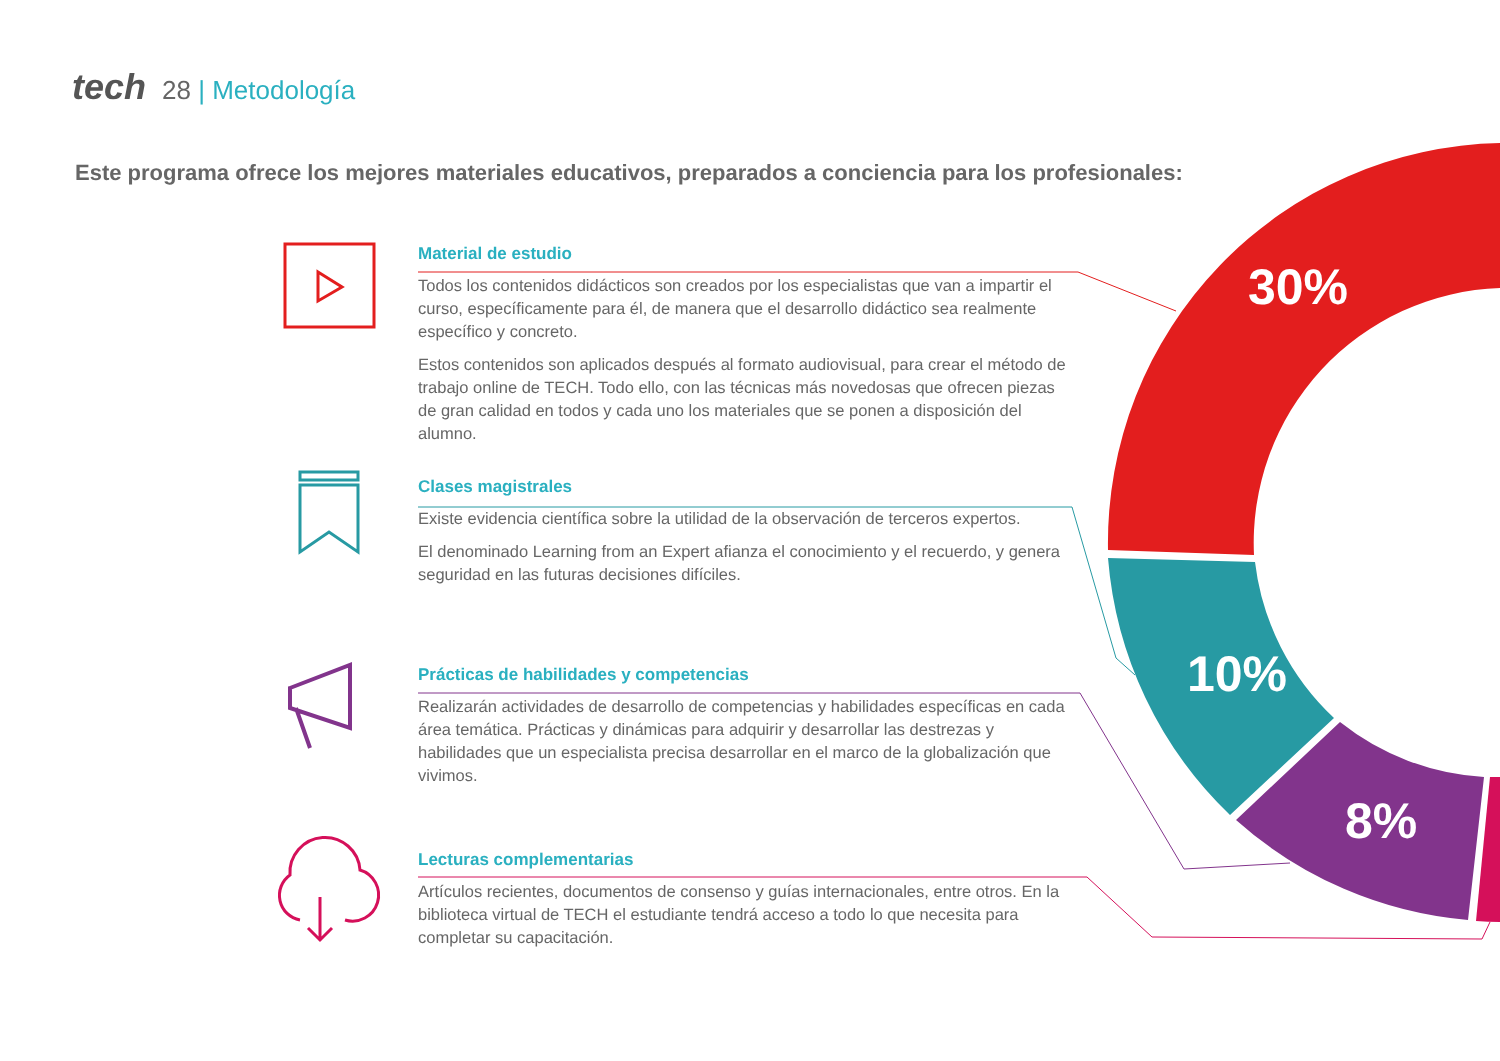tech 28 | Metodología
Este programa ofrece los mejores materiales educativos, preparados a conciencia para los profesionales:
Material de estudio
Todos los contenidos didácticos son creados por los especialistas que van a impartir el curso, específicamente para él, de manera que el desarrollo didáctico sea realmente específico y concreto.
Estos contenidos son aplicados después al formato audiovisual, para crear el método de trabajo online de TECH. Todo ello, con las técnicas más novedosas que ofrecen piezas de gran calidad en todos y cada uno los materiales que se ponen a disposición del alumno.
Clases magistrales
Existe evidencia científica sobre la utilidad de la observación de terceros expertos.
El denominado Learning from an Expert afianza el conocimiento y el recuerdo, y genera seguridad en las futuras decisiones difíciles.
Prácticas de habilidades y competencias
Realizarán actividades de desarrollo de competencias y habilidades específicas en cada área temática. Prácticas y dinámicas para adquirir y desarrollar las destrezas y habilidades que un especialista precisa desarrollar en el marco de la globalización que vivimos.
Lecturas complementarias
Artículos recientes, documentos de consenso y guías internacionales, entre otros. En la biblioteca virtual de TECH el estudiante tendrá acceso a todo lo que necesita para completar su capacitación.
30%
10%
8%